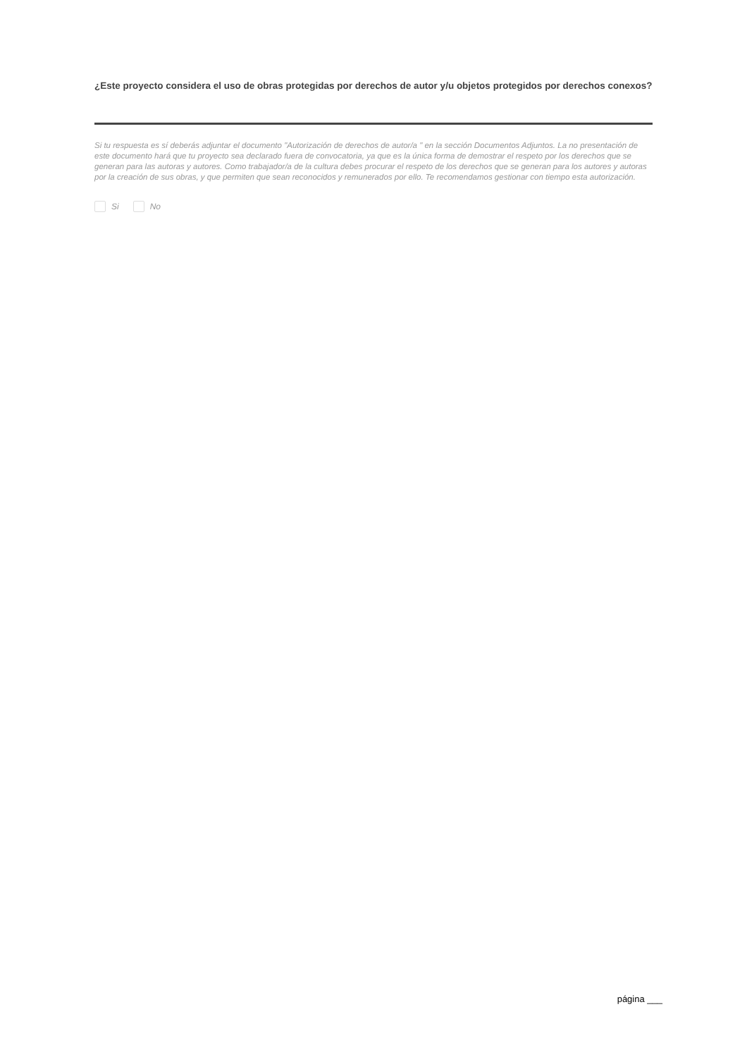¿Este proyecto considera el uso de obras protegidas por derechos de autor y/u objetos protegidos por derechos conexos?
Si tu respuesta es sí deberás adjuntar el documento "Autorización de derechos de autor/a " en la sección Documentos Adjuntos. La no presentación de este documento hará que tu proyecto sea declarado fuera de convocatoria, ya que es la única forma de demostrar el respeto por los derechos que se generan para las autoras y autores. Como trabajador/a de la cultura debes procurar el respeto de los derechos que se generan para los autores y autoras por la creación de sus obras, y que permiten que sean reconocidos y remunerados por ello. Te recomendamos gestionar con tiempo esta autorización.
Si No
página ___